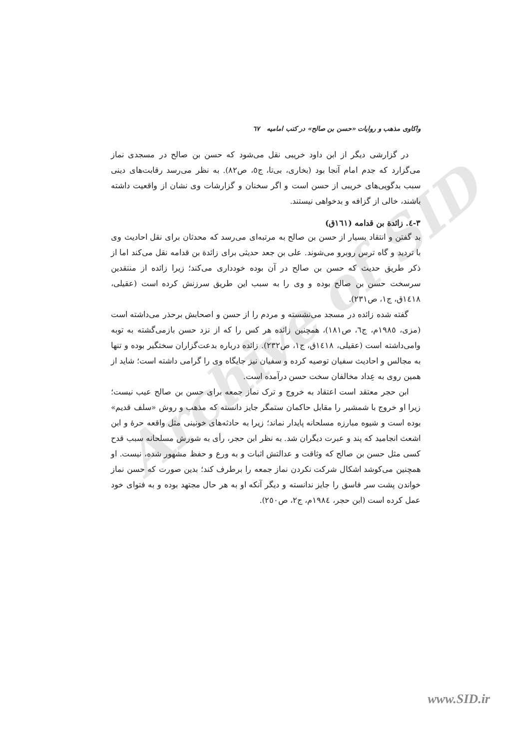Archive of SID
واکاوی مذهب و روایات «حسن بن صالح» در کتب امامیه ٦٧
در گزارشی دیگر از ابن داود خریبی نقل می‌شود که حسن بن صالح در مسجدی نماز می‌گزارد که جدم امام آنجا بود (بخاری، بی‌تا، ج٥، ص٨٢). به نظر می‌رسد رقابت‌های دینی سبب بدگویی‌های خریبی از حسن است و اگر سخنان و گزارشات وی نشان از واقعیت داشته باشند، خالی از گزافه و بدخواهی نیستند.
٣-٤. زائدة بن قدامه (١٦١ق)
بد گفتن و انتقاد بسیار از حسن بن صالح به مرتبه‌ای می‌رسد که محدثان برای نقل احادیث وی با تردید و گاه ترس روبرو می‌شوند. علی بن جعد حدیثی برای زائدة بن قدامه نقل می‌کند اما از ذکر طریق حدیث که حسن بن صالح در آن بوده خودداری می‌کند؛ زیرا زائده از منتقدین سرسخت حسن بن صالح بوده و وی را به سبب این طریق سرزنش کرده است (عقیلی، ١٤١٨ق، ج١، ص٢٣١).
گفته شده زائده در مسجد می‌نشسته و مردم را از حسن و اصحابش برحذر می‌داشته است (مزی، ١٩٨٥م، ج٦، ص١٨١)، همچنین زائده هر کس را که از نزد حسن بازمی‌گشته به توبه وامی‌داشته است (عقیلی، ١٤١٨ق، ج١، ص٢٣٢). زائده درباره بدعت‌گزاران سختگیر بوده و تنها به مجالس و احادیث سفیان توصیه کرده و سفیان نیز جایگاه وی را گرامی داشته است؛ شاید از همین روی به عِداد مخالفان سخت حسن درآمده است.
ابن حجر معتقد است اعتقاد به خروج و ترک نماز جمعه برای حسن بن صالح عیب نیست؛ زیرا او خروج با شمشیر را مقابل حاکمان ستمگر جایز دانسته که مذهب و روش «سلف قدیم» بوده است و شیوه مبارزه مسلحانه پایدار نماند؛ زیرا به حادثه‌های خونینی مثل واقعه حرۀ و ابن اشعث انجامید که پند و عبرت دیگران شد. به نظر ابن حجر، رأی به شورش مسلحانه سبب قدح کسی مثل حسن بن صالح که وثاقت و عدالتش اثبات و به ورع و حفظ مشهور شده، نیست. او همچنین می‌کوشد اشکال شرکت نکردن نماز جمعه را برطرف کند؛ بدین صورت که حسن نماز خواندن پشت سر فاسق را جایز ندانسته و دیگر آنکه او به هر حال مجتهد بوده و به فتوای خود عمل کرده است (ابن حجر، ١٩٨٤م، ج٢، ص٢٥٠).
www.SID.ir